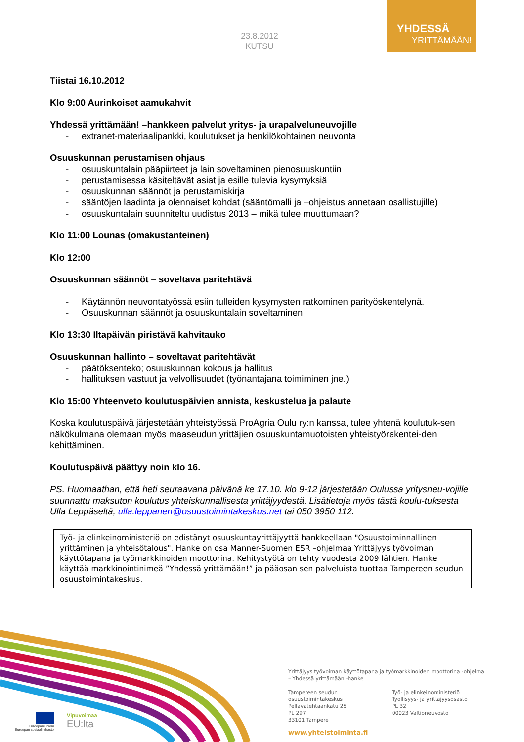YHDESSÄ
YRITTÄMÄÄN!
23.8.2012
KUTSU
Tiistai 16.10.2012
Klo 9:00 Aurinkoiset aamukahvit
Yhdessä yrittämään! –hankkeen palvelut yritys- ja urapalveluneuvojille
- extranet-materiaalipankki, koulutukset ja henkilökohtainen neuvonta
Osuuskunnan perustamisen ohjaus
- osuuskuntalain pääpiirteet ja lain soveltaminen pienosuuskuntiin
- perustamisessa käsiteltävät asiat ja esille tulevia kysymyksiä
- osuuskunnan säännöt ja perustamiskirja
- sääntöjen laadinta ja olennaiset kohdat (sääntömalli ja –ohjeistus annetaan osallistujille)
- osuuskuntalain suunniteltu uudistus 2013 – mikä tulee muuttumaan?
Klo 11:00 Lounas (omakustanteinen)
Klo 12:00
Osuuskunnan säännöt – soveltava paritehtävä
- Käytännön neuvontatyössä esiin tulleiden kysymysten ratkominen parityöskentelynä.
- Osuuskunnan säännöt ja osuuskuntalain soveltaminen
Klo 13:30 Iltapäivän piristävä kahvitauko
Osuuskunnan hallinto – soveltavat paritehtävät
- päätöksenteko; osuuskunnan kokous ja hallitus
- hallituksen vastuut ja velvollisuudet (työnantajana toimiminen jne.)
Klo 15:00 Yhteenveto koulutuspäivien annista, keskustelua ja palaute
Koska koulutuspäivä järjestetään yhteistyössä ProAgria Oulu ry:n kanssa, tulee yhtenä koulutuk-sen näkökulmana olemaan myös maaseudun yrittäjien osuuskuntamuotoisten yhteistyörakentei-den kehittäminen.
Koulutuspäivä päättyy noin klo 16.
PS. Huomaathan, että heti seuraavana päivänä ke 17.10. klo 9-12 järjestetään Oulussa yritysneu-vojille suunnattu maksuton koulutus yhteiskunnallisesta yrittäjyydestä. Lisätietoja myös tästä koulu-tuksesta Ulla Leppäseltä, ulla.leppanen@osuustoimintakeskus.net tai 050 3950 112.
Työ- ja elinkeinoministeriö on edistänyt osuuskuntayrittäjyyttä hankkeellaan "Osuustoiminnallinen yrittäminen ja yhteisötalous". Hanke on osa Manner-Suomen ESR –ohjelmaa Yrittäjyys työvoiman käyttötapana ja työmarkkinoiden moottorina. Kehitystyötä on tehty vuodesta 2009 lähtien. Hanke käyttää markkinointinimeä ”Yhdessä yrittämään!” ja pääosan sen palveluista tuottaa Tampereen seudun osuustoimintakeskus.
Euroopan unioni
Euroopan sosiaalirahasto
Vipuvoimaa
EU:lta
Yrittäjyys työvoiman käyttötapana ja työmarkkinoiden moottorina -ohjelma
– Yhdessä yrittämään -hanke
Tampereen seudun
osuustoimintakeskus
Pellavatehtaankatu 25
PL 297
33101 Tampere
Työ- ja elinkeinoministeriö
Työllisyys- ja yrittäjyysosasto
PL 32
00023 Valtioneuvosto
www.yhteistoiminta.fi